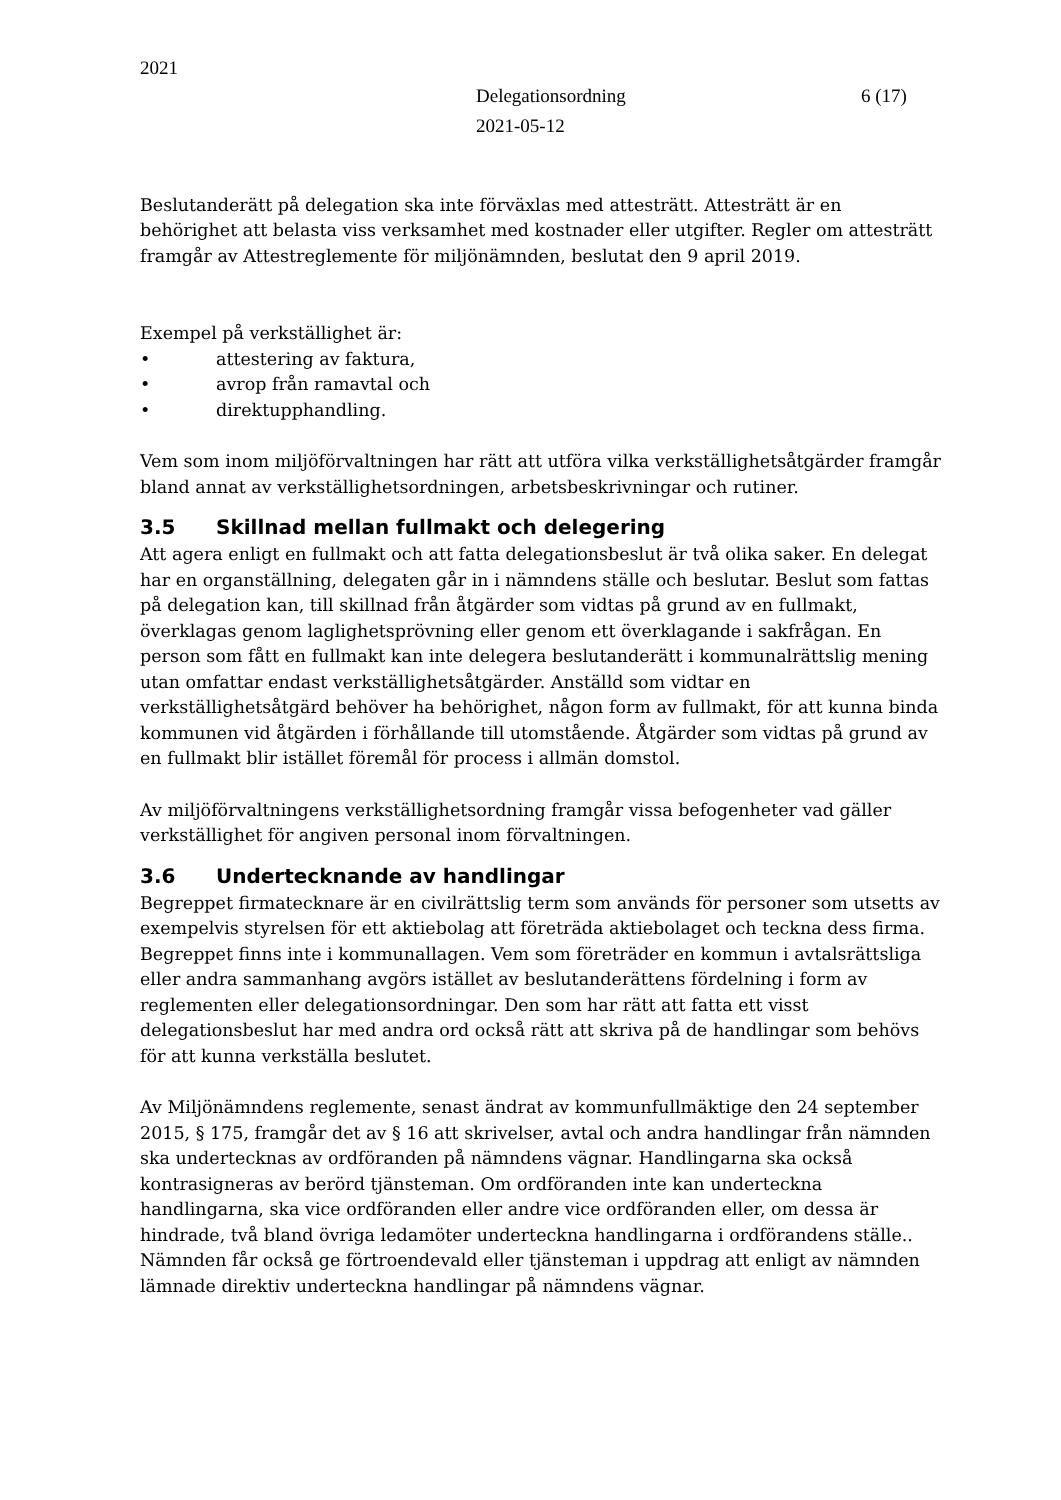2021
Delegationsordning
2021-05-12
6 (17)
Beslutanderätt på delegation ska inte förväxlas med attesträtt. Attesträtt är en behörighet att belasta viss verksamhet med kostnader eller utgifter. Regler om attesträtt framgår av Attestreglemente för miljönämnden, beslutat den 9 april 2019.
Exempel på verkställighet är:
• attestering av faktura,
• avrop från ramavtal och
• direktupphandling.
Vem som inom miljöförvaltningen har rätt att utföra vilka verkställighetsåtgärder framgår bland annat av verkställighetsordningen, arbetsbeskrivningar och rutiner.
3.5 Skillnad mellan fullmakt och delegering
Att agera enligt en fullmakt och att fatta delegationsbeslut är två olika saker. En delegat har en organställning, delegaten går in i nämndens ställe och beslutar. Beslut som fattas på delegation kan, till skillnad från åtgärder som vidtas på grund av en fullmakt, överklagas genom laglighetsprövning eller genom ett överklagande i sakfrågan. En person som fått en fullmakt kan inte delegera beslutanderätt i kommunalrättslig mening utan omfattar endast verkställighetsåtgärder. Anställd som vidtar en verkställighetsåtgärd behöver ha behörighet, någon form av fullmakt, för att kunna binda kommunen vid åtgärden i förhållande till utomstående. Åtgärder som vidtas på grund av en fullmakt blir istället föremål för process i allmän domstol.
Av miljöförvaltningens verkställighetsordning framgår vissa befogenheter vad gäller verkställighet för angiven personal inom förvaltningen.
3.6 Undertecknande av handlingar
Begreppet firmatecknare är en civilrättslig term som används för personer som utsetts av exempelvis styrelsen för ett aktiebolag att företräda aktiebolaget och teckna dess firma. Begreppet finns inte i kommunallagen. Vem som företräder en kommun i avtalsrättsliga eller andra sammanhang avgörs istället av beslutanderättens fördelning i form av reglementen eller delegationsordningar. Den som har rätt att fatta ett visst delegationsbeslut har med andra ord också rätt att skriva på de handlingar som behövs för att kunna verkställa beslutet.
Av Miljönämndens reglemente, senast ändrat av kommunfullmäktige den 24 september 2015, § 175, framgår det av § 16 att skrivelser, avtal och andra handlingar från nämnden ska undertecknas av ordföranden på nämndens vägnar. Handlingarna ska också kontrasigneras av berörd tjänsteman. Om ordföranden inte kan underteckna handlingarna, ska vice ordföranden eller andre vice ordföranden eller, om dessa är hindrade, två bland övriga ledamöter underteckna handlingarna i ordförandens ställe.. Nämnden får också ge förtroendevald eller tjänsteman i uppdrag att enligt av nämnden lämnade direktiv underteckna handlingar på nämndens vägnar.